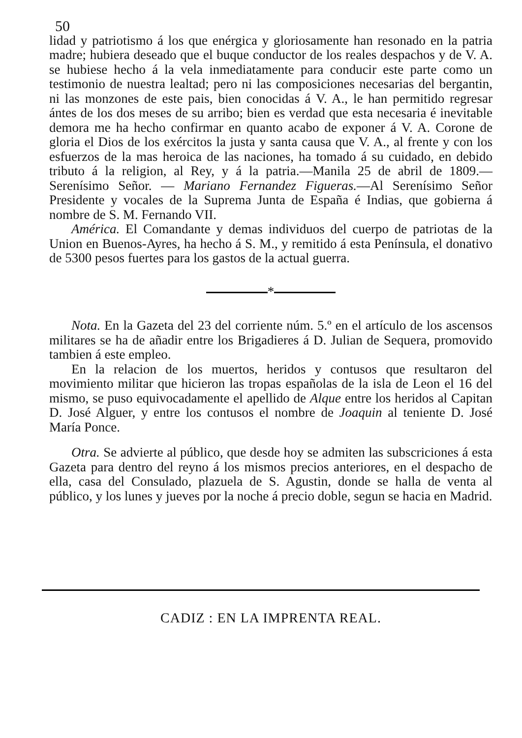50
lidad y patriotismo á los que enérgica y gloriosamente han resonado en la patria madre; hubiera deseado que el buque conductor de los reales despachos y de V. A. se hubiese hecho á la vela inmediatamente para conducir este parte como un testimonio de nuestra lealtad; pero ni las composiciones necesarias del bergantin, ni las monzones de este pais, bien conocidas á V. A., le han permitido regresar ántes de los dos meses de su arribo; bien es verdad que esta necesaria é inevitable demora me ha hecho confirmar en quanto acabo de exponer á V. A. Corone de gloria el Dios de los exércitos la justa y santa causa que V. A., al frente y con los esfuerzos de la mas heroica de las naciones, ha tomado á su cuidado, en debido tributo á la religion, al Rey, y á la patria.—Manila 25 de abril de 1809.— Serenísimo Señor. — Mariano Fernandez Figueras.—Al Serenísimo Señor Presidente y vocales de la Suprema Junta de España é Indias, que gobierna á nombre de S. M. Fernando VII.
América. El Comandante y demas individuos del cuerpo de patriotas de la Union en Buenos-Ayres, ha hecho á S. M., y remitido á esta Península, el donativo de 5300 pesos fuertes para los gastos de la actual guerra.
*
Nota. En la Gazeta del 23 del corriente núm. 5.º en el artículo de los ascensos militares se ha de añadir entre los Brigadieres á D. Julian de Sequera, promovido tambien á este empleo.
En la relacion de los muertos, heridos y contusos que resultaron del movimiento militar que hicieron las tropas españolas de la isla de Leon el 16 del mismo, se puso equivocadamente el apellido de Alque entre los heridos al Capitan D. José Alguer, y entre los contusos el nombre de Joaquin al teniente D. José María Ponce.
Otra. Se advierte al público, que desde hoy se admiten las subscriciones á esta Gazeta para dentro del reyno á los mismos precios anteriores, en el despacho de ella, casa del Consulado, plazuela de S. Agustin, donde se halla de venta al público, y los lunes y jueves por la noche á precio doble, segun se hacia en Madrid.
CADIZ : EN LA IMPRENTA REAL.